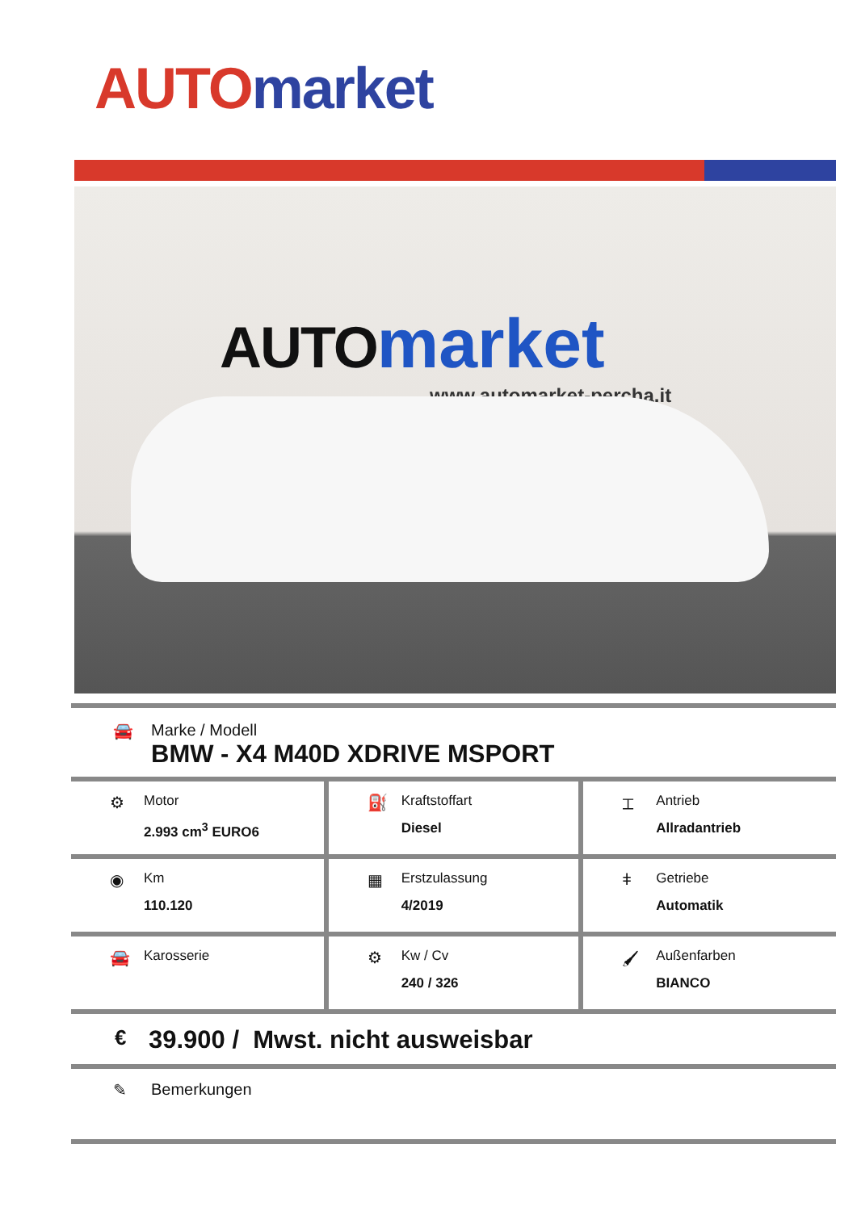AUTO market
AUTO market
www.automarket-percha.it
🚘
Marke / Modell
BMW - X4 M40D XDRIVE MSPORT
| ⚙ Motor 2.993 cm<sup>3</sup> EURO6 | ⛽ Kraftstoffart Diesel | ⌶ Antrieb Allradantrieb |
| ◉ Km 110.120 | ▦ Erstzulassung 4/2019 | ǂ Getriebe Automatik |
| 🚘 Karosserie | ⚙ Kw / Cv 240 / 326 | 🖌 Außenfarben BIANCO |
€ 39.900 / Mwst. nicht ausweisbar
✎ Bemerkungen